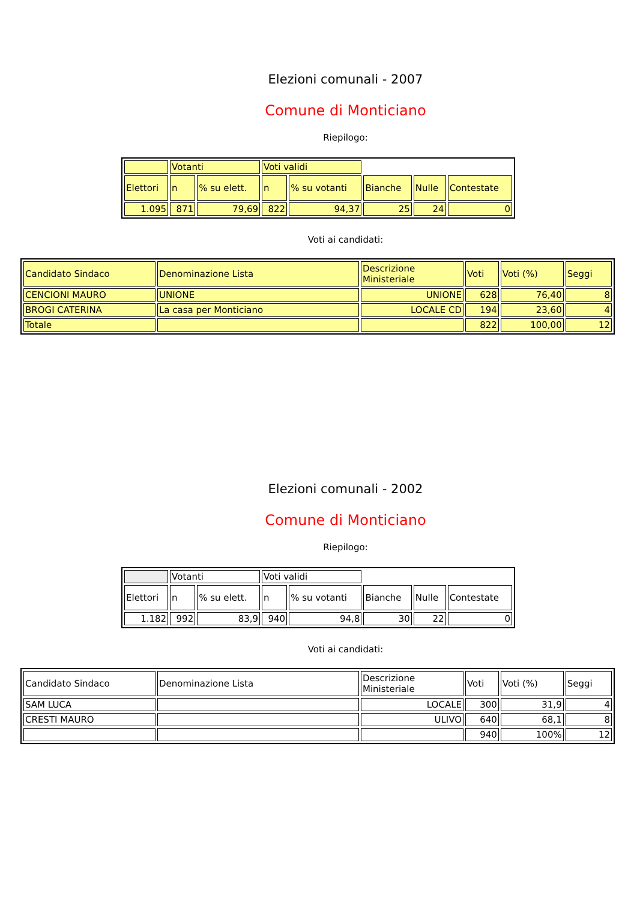Elezioni comunali - 2007
Comune di Monticiano
Riepilogo:
| | Votanti | | Voti validi | | | | |
| Elettori | n | % su elett. | n | % su votanti | Bianche | Nulle | Contestate |
| 1.095 | 871 | 79,69 | 822 | 94,37 | 25 | 24 | 0 |
Voti ai candidati:
| Candidato Sindaco | Denominazione Lista | Descrizione Ministeriale | Voti | Voti (%) | Seggi |
| CENCIONI MAURO | UNIONE | UNIONE | 628 | 76,40 | 8 |
| BROGI CATERINA | La casa per Monticiano | LOCALE CD | 194 | 23,60 | 4 |
| Totale | | | 822 | 100,00 | 12 |
Elezioni comunali - 2002
Comune di Monticiano
Riepilogo:
| | Votanti | | Voti validi | | | | |
| Elettori | n | % su elett. | n | % su votanti | Bianche | Nulle | Contestate |
| 1.182 | 992 | 83,9 | 940 | 94,8 | 30 | 22 | 0 |
Voti ai candidati:
| Candidato Sindaco | Denominazione Lista | Descrizione Ministeriale | Voti | Voti (%) | Seggi |
| SAM LUCA | | LOCALE | 300 | 31,9 | 4 |
| CRESTI MAURO | | ULIVO | 640 | 68,1 | 8 |
| | | | 940 | 100% | 12 |